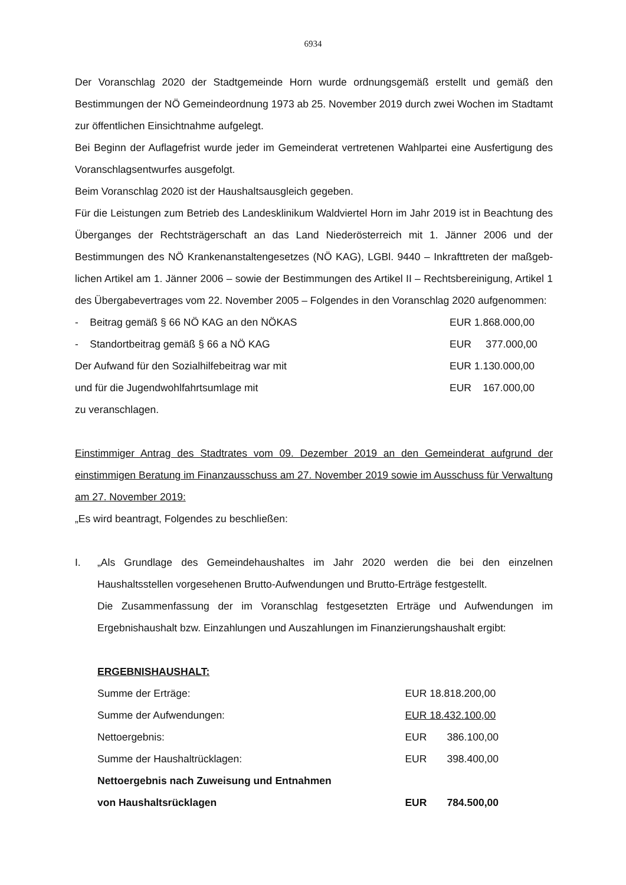6934
Der Voranschlag 2020 der Stadtgemeinde Horn wurde ordnungsgemäß erstellt und gemäß den Bestimmungen der NÖ Gemeindeordnung 1973 ab 25. November 2019 durch zwei Wochen im Stadtamt zur öffentlichen Einsichtnahme aufgelegt.
Bei Beginn der Auflagefrist wurde jeder im Gemeinderat vertretenen Wahlpartei eine Ausfertigung des Voranschlagsentwurfes ausgefolgt.
Beim Voranschlag 2020 ist der Haushaltsausgleich gegeben.
Für die Leistungen zum Betrieb des Landesklinikum Waldviertel Horn im Jahr 2019 ist in Beachtung des Überganges der Rechtsträgerschaft an das Land Niederösterreich mit 1. Jänner 2006 und der Bestimmungen des NÖ Krankenanstaltengesetzes (NÖ KAG), LGBl. 9440 – Inkrafttreten der maßgeb-lichen Artikel am 1. Jänner 2006 – sowie der Bestimmungen des Artikel II – Rechtsbereinigung, Artikel 1 des Übergabevertrages vom 22. November 2005 – Folgendes in den Voranschlag 2020 aufgenommen:
| - Beitrag gemäß § 66 NÖ KAG an den NÖKAS | EUR 1.868.000,00 |
| - Standortbeitrag gemäß § 66 a NÖ KAG | EUR 377.000,00 |
| Der Aufwand für den Sozialhilfebeitrag war mit | EUR 1.130.000,00 |
| und für die Jugendwohlfahrtsumlage mit | EUR 167.000,00 |
zu veranschlagen.
Einstimmiger Antrag des Stadtrates vom 09. Dezember 2019 an den Gemeinderat aufgrund der einstimmigen Beratung im Finanzausschuss am 27. November 2019 sowie im Ausschuss für Verwaltung am 27. November 2019:
„Es wird beantragt, Folgendes zu beschließen:
I. „Als Grundlage des Gemeindehaushaltes im Jahr 2020 werden die bei den einzelnen Haushaltsstellen vorgesehenen Brutto-Aufwendungen und Brutto-Erträge festgestellt.
Die Zusammenfassung der im Voranschlag festgesetzten Erträge und Aufwendungen im Ergebnishaushalt bzw. Einzahlungen und Auszahlungen im Finanzierungshaushalt ergibt:
ERGEBNISHAUSHALT:
| Summe der Erträge: | EUR 18.818.200,00 |
| Summe der Aufwendungen: | EUR 18.432.100,00 |
| Nettoergebnis: | EUR 386.100,00 |
| Summe der Haushaltrücklagen: | EUR 398.400,00 |
| Nettoergebnis nach Zuweisung und Entnahmen | |
| von Haushaltsrücklagen | EUR 784.500,00 |